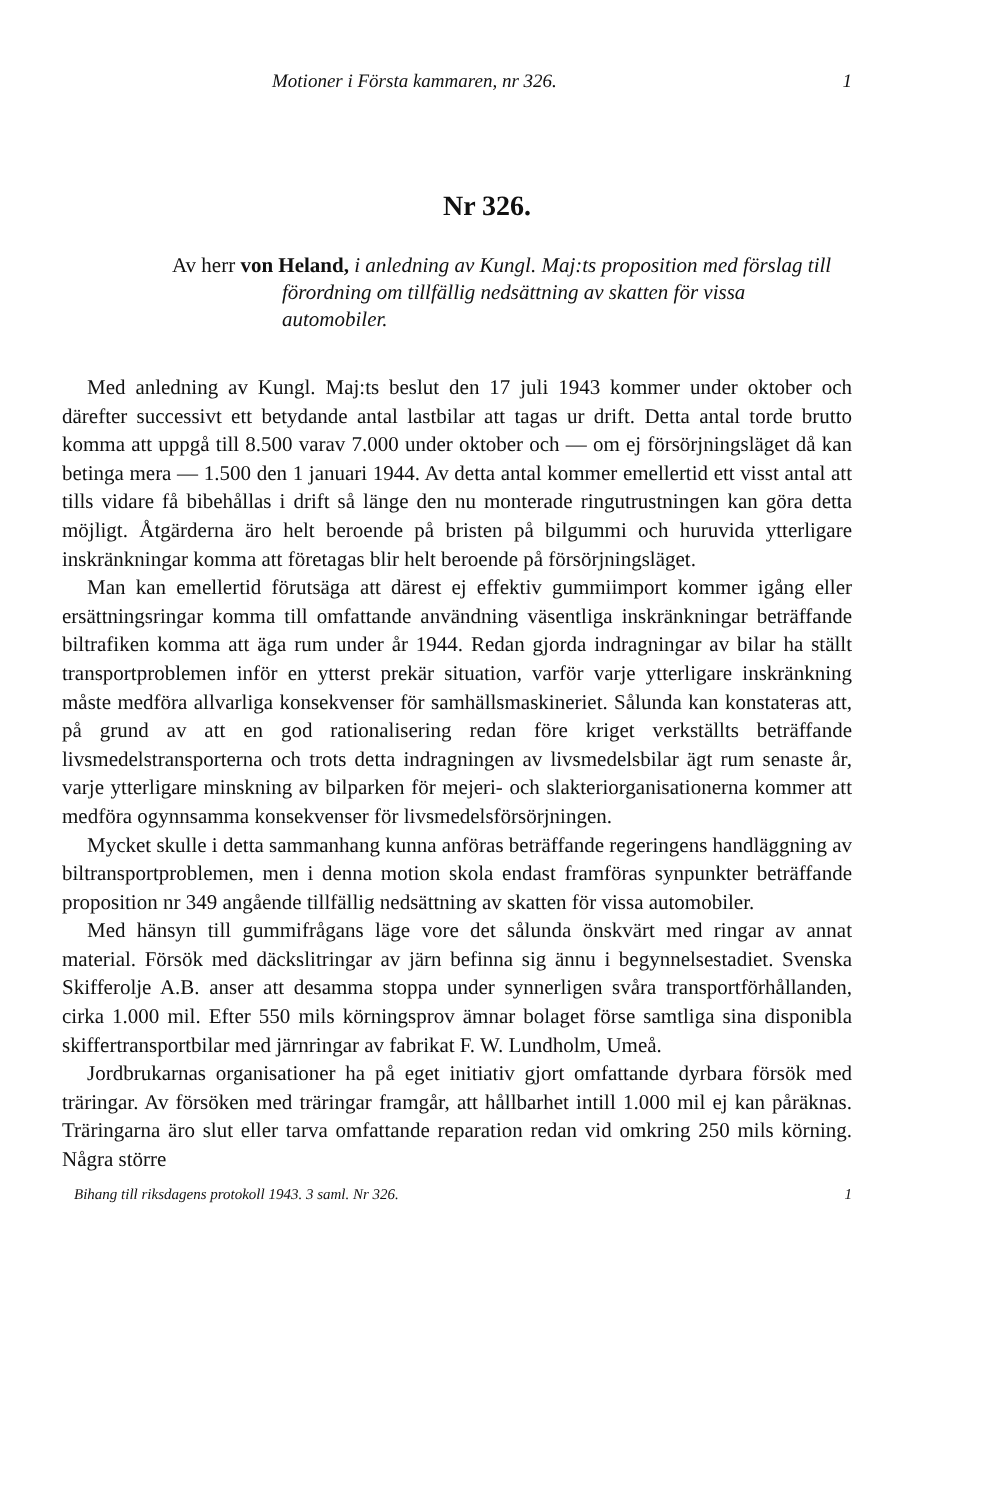Motioner i Första kammaren, nr 326. 1
Nr 326.
Av herr von Heland, i anledning av Kungl. Maj:ts proposition med förslag till förordning om tillfällig nedsättning av skatten för vissa automobiler.
Med anledning av Kungl. Maj:ts beslut den 17 juli 1943 kommer under oktober och därefter successivt ett betydande antal lastbilar att tagas ur drift. Detta antal torde brutto komma att uppgå till 8.500 varav 7.000 under oktober och — om ej försörjningsläget då kan betinga mera — 1.500 den 1 januari 1944. Av detta antal kommer emellertid ett visst antal att tills vidare få bibehållas i drift så länge den nu monterade ringutrustningen kan göra detta möjligt. Åtgärderna äro helt beroende på bristen på bilgummi och huruvida ytterligare inskränkningar komma att företagas blir helt beroende på försörjningsläget.
Man kan emellertid förutsäga att därest ej effektiv gummiimport kommer igång eller ersättningsringar komma till omfattande användning väsentliga inskränkningar beträffande biltrafiken komma att äga rum under år 1944. Redan gjorda indragningar av bilar ha ställt transportproblemen inför en ytterst prekär situation, varför varje ytterligare inskränkning måste medföra allvarliga konsekvenser för samhällsmaskineriet. Sålunda kan konstateras att, på grund av att en god rationalisering redan före kriget verkställts beträffande livsmedelstransporterna och trots detta indragningen av livsmedelsbilar ägt rum senaste år, varje ytterligare minskning av bilparken för mejeri- och slakteriorganisationerna kommer att medföra ogynnsamma konsekvenser för livsmedelsförsörjningen.
Mycket skulle i detta sammanhang kunna anföras beträffande regeringens handläggning av biltransportproblemen, men i denna motion skola endast framföras synpunkter beträffande proposition nr 349 angående tillfällig nedsättning av skatten för vissa automobiler.
Med hänsyn till gummifrågans läge vore det sålunda önskvärt med ringar av annat material. Försök med däckslitringar av järn befinna sig ännu i begynnelsestadiet. Svenska Skifferolje A.B. anser att desamma stoppa under synnerligen svåra transportförhållanden, cirka 1.000 mil. Efter 550 mils körningsprov ämnar bolaget förse samtliga sina disponibla skiffertransportbilar med järnringar av fabrikat F. W. Lundholm, Umeå.
Jordbrukarnas organisationer ha på eget initiativ gjort omfattande dyrbara försök med träringar. Av försöken med träringar framgår, att hållbarhet intill 1.000 mil ej kan påräknas. Träringarna äro slut eller tarva omfattande reparation redan vid omkring 250 mils körning. Några större
Bihang till riksdagens protokoll 1943. 3 saml. Nr 326. 1